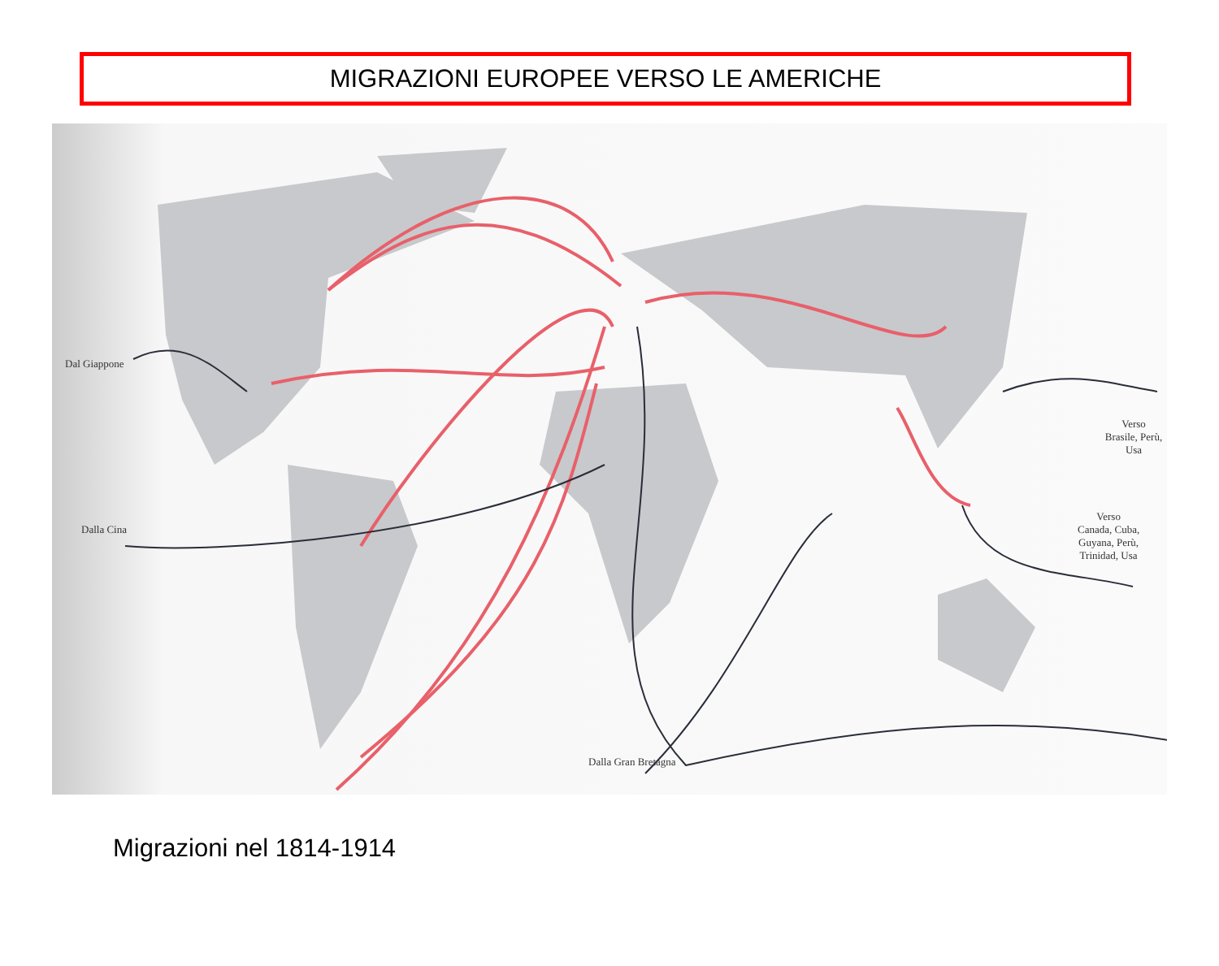MIGRAZIONI EUROPEE VERSO LE AMERICHE
Dal Giappone
Dalla Cina
Verso
Brasile, Perù, Usa
Verso
Canada, Cuba,
Guyana, Perù,
Trinidad, Usa
Dalla Gran Bretagna
Migrazioni nel 1814-1914